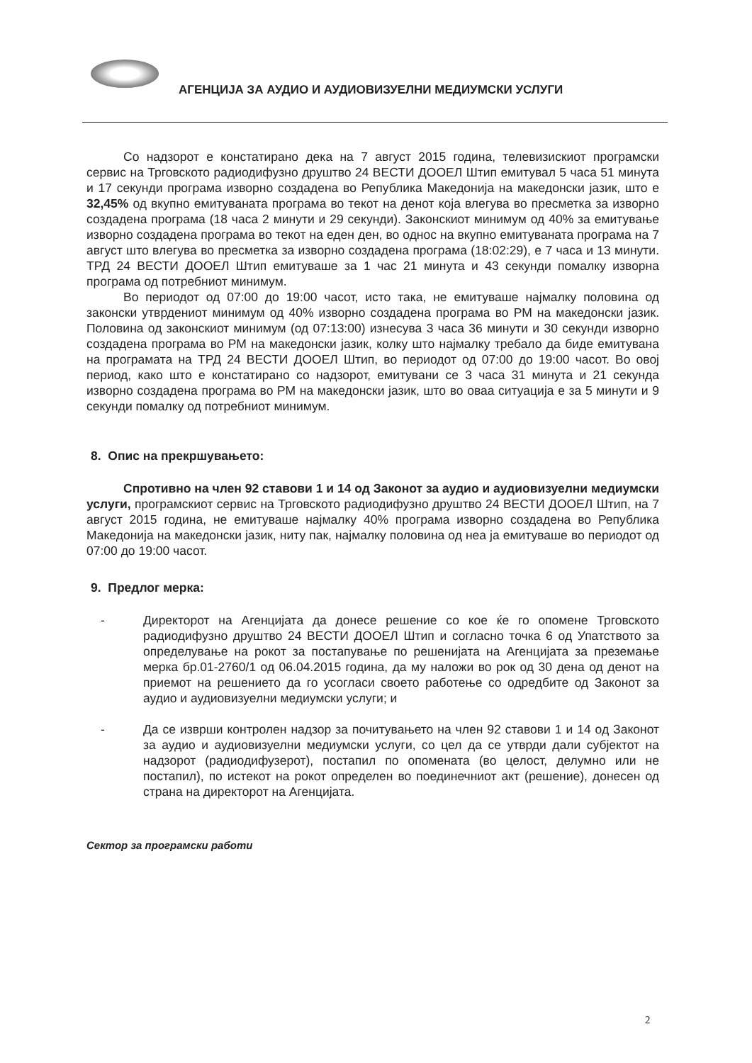АГЕНЦИЈА ЗА АУДИО И АУДИОВИЗУЕЛНИ МЕДИУМСКИ УСЛУГИ
Со надзорот е констатирано дека на 7 август 2015 година, телевизискиот програмски сервис на Трговското радиодифузно друштво 24 ВЕСТИ ДООЕЛ Штип емитувал 5 часа 51 минута и 17 секунди програма изворно создадена во Република Македонија на македонски јазик, што е 32,45% од вкупно емитуваната програма во текот на денот која влегува во пресметка за изворно создадена програма (18 часа 2 минути и 29 секунди). Законскиот минимум од 40% за емитување изворно создадена програма во текот на еден ден, во однос на вкупно емитуваната програма на 7 август што влегува во пресметка за изворно создадена програма (18:02:29), е 7 часа и 13 минути. ТРД 24 ВЕСТИ ДООЕЛ Штип емитуваше за 1 час 21 минута и 43 секунди помалку изворна програма од потребниот минимум.
Во периодот од 07:00 до 19:00 часот, исто така, не емитуваше најмалку половина од законски утврдениот минимум од 40% изворно создадена програма во РМ на македонски јазик. Половина од законскиот минимум (од 07:13:00) изнесува 3 часа 36 минути и 30 секунди изворно создадена програма во РМ на македонски јазик, колку што најмалку требало да биде емитувана на програмата на ТРД 24 ВЕСТИ ДООЕЛ Штип, во периодот од 07:00 до 19:00 часот. Во овој период, како што е констатирано со надзорот, емитувани се 3 часа 31 минута и 21 секунда изворно создадена програма во РМ на македонски јазик, што во оваа ситуација е за 5 минути и 9 секунди помалку од потребниот минимум.
8. Опис на прекршувањето:
Спротивно на член 92 ставови 1 и 14 од Законот за аудио и аудиовизуелни медиумски услуги, програмскиот сервис на Трговското радиодифузно друштво 24 ВЕСТИ ДООЕЛ Штип, на 7 август 2015 година, не емитуваше најмалку 40% програма изворно создадена во Република Македонија на македонски јазик, ниту пак, најмалку половина од неа ја емитуваше во периодот од 07:00 до 19:00 часот.
9. Предлог мерка:
- Директорот на Агенцијата да донесе решение со кое ќе го опомене Трговското радиодифузно друштво 24 ВЕСТИ ДООЕЛ Штип и согласно точка 6 од Упатството за определување на рокот за постапување по решенијата на Агенцијата за преземање мерка бр.01-2760/1 од 06.04.2015 година, да му наложи во рок од 30 дена од денот на приемот на решението да го усогласи своето работење со одредбите од Законот за аудио и аудиовизуелни медиумски услуги; и
- Да се изврши контролен надзор за почитувањето на член 92 ставови 1 и 14 од Законот за аудио и аудиовизуелни медиумски услуги, со цел да се утврди дали субјектот на надзорот (радиодифузерот), постапил по опомената (во целост, делумно или не постапил), по истекот на рокот определен во поединечниот акт (решение), донесен од страна на директорот на Агенцијата.
Сектор за програмски работи
2